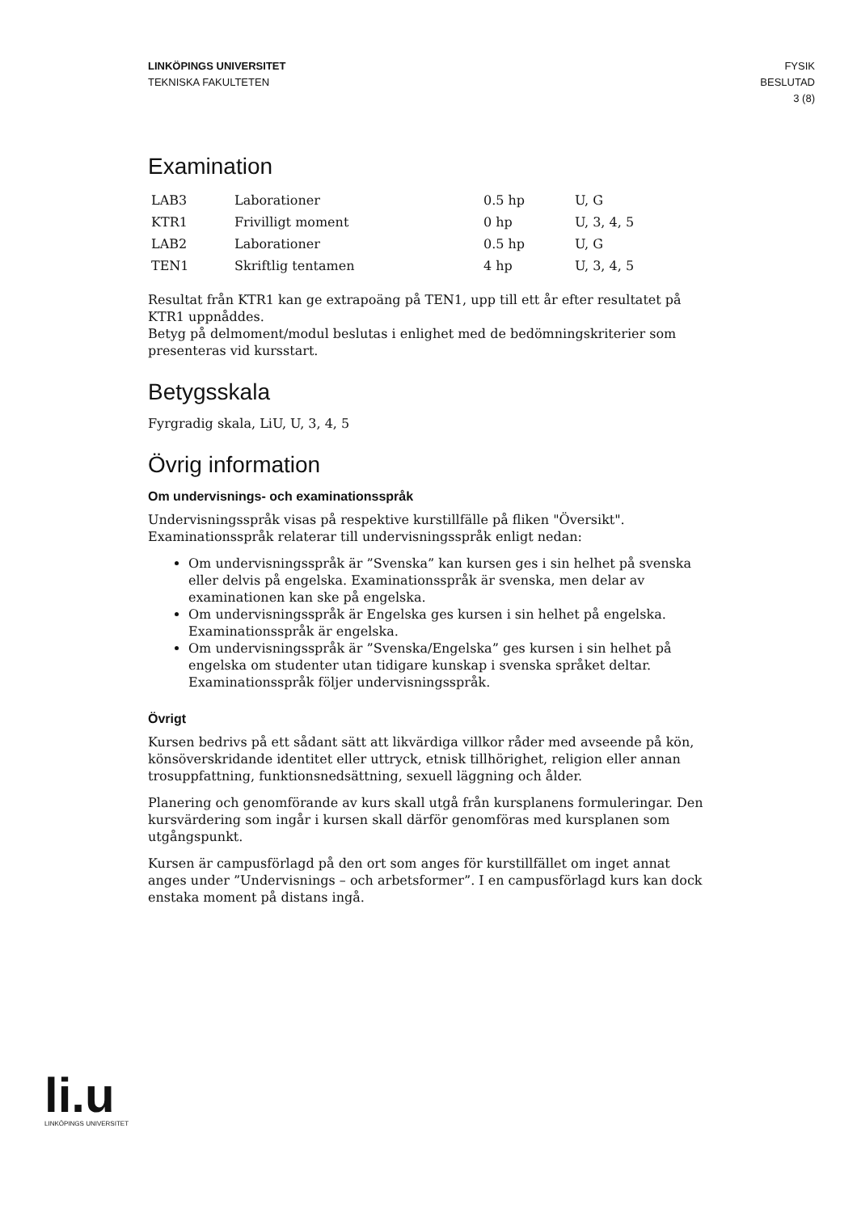LINKÖPINGS UNIVERSITET
TEKNISKA FAKULTETEN
FYSIK
BESLUTAD
3 (8)
Examination
| LAB3 | Laborationer | 0.5 hp | U, G |
| KTR1 | Frivilligt moment | 0 hp | U, 3, 4, 5 |
| LAB2 | Laborationer | 0.5 hp | U, G |
| TEN1 | Skriftlig tentamen | 4 hp | U, 3, 4, 5 |
Resultat från KTR1 kan ge extrapoäng på TEN1, upp till ett år efter resultatet på KTR1 uppnåddes.
Betyg på delmoment/modul beslutas i enlighet med de bedömningskriterier som presenteras vid kursstart.
Betygsskala
Fyrgradig skala, LiU, U, 3, 4, 5
Övrig information
Om undervisnings- och examinationsspråk
Undervisningsspråk visas på respektive kurstillfälle på fliken "Översikt".
Examinationsspråk relaterar till undervisningsspråk enligt nedan:
Om undervisningsspråk är ”Svenska” kan kursen ges i sin helhet på svenska eller delvis på engelska. Examinationsspråk är svenska, men delar av examinationen kan ske på engelska.
Om undervisningsspråk är Engelska ges kursen i sin helhet på engelska. Examinationsspråk är engelska.
Om undervisningsspråk är ”Svenska/Engelska” ges kursen i sin helhet på engelska om studenter utan tidigare kunskap i svenska språket deltar. Examinationsspråk följer undervisningsspråk.
Övrigt
Kursen bedrivs på ett sådant sätt att likvärdiga villkor råder med avseende på kön, könsöverskridande identitet eller uttryck, etnisk tillhörighet, religion eller annan trosuppfattning, funktionsnedsättning, sexuell läggning och ålder.
Planering och genomförande av kurs skall utgå från kursplanens formuleringar. Den kursvärdering som ingår i kursen skall därför genomföras med kursplanen som utgångspunkt.
Kursen är campusförlagd på den ort som anges för kurstillfället om inget annat anges under ”Undervisnings – och arbetsformer”. I en campusförlagd kurs kan dock enstaka moment på distans ingå.
li.u
LINKÖPINGS UNIVERSITET